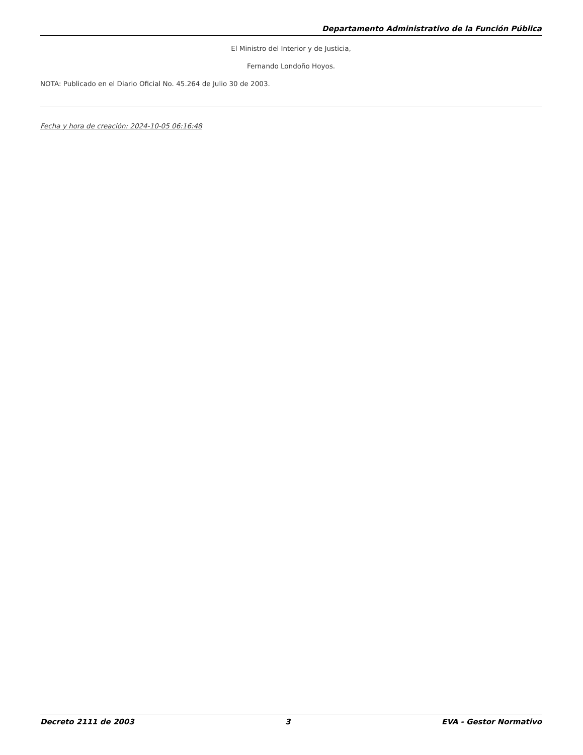Departamento Administrativo de la Función Pública
El Ministro del Interior y de Justicia,
Fernando Londoño Hoyos.
NOTA: Publicado en el Diario Oficial No. 45.264 de Julio 30 de 2003.
Fecha y hora de creación: 2024-10-05 06:16:48
Decreto 2111 de 2003 3 EVA - Gestor Normativo